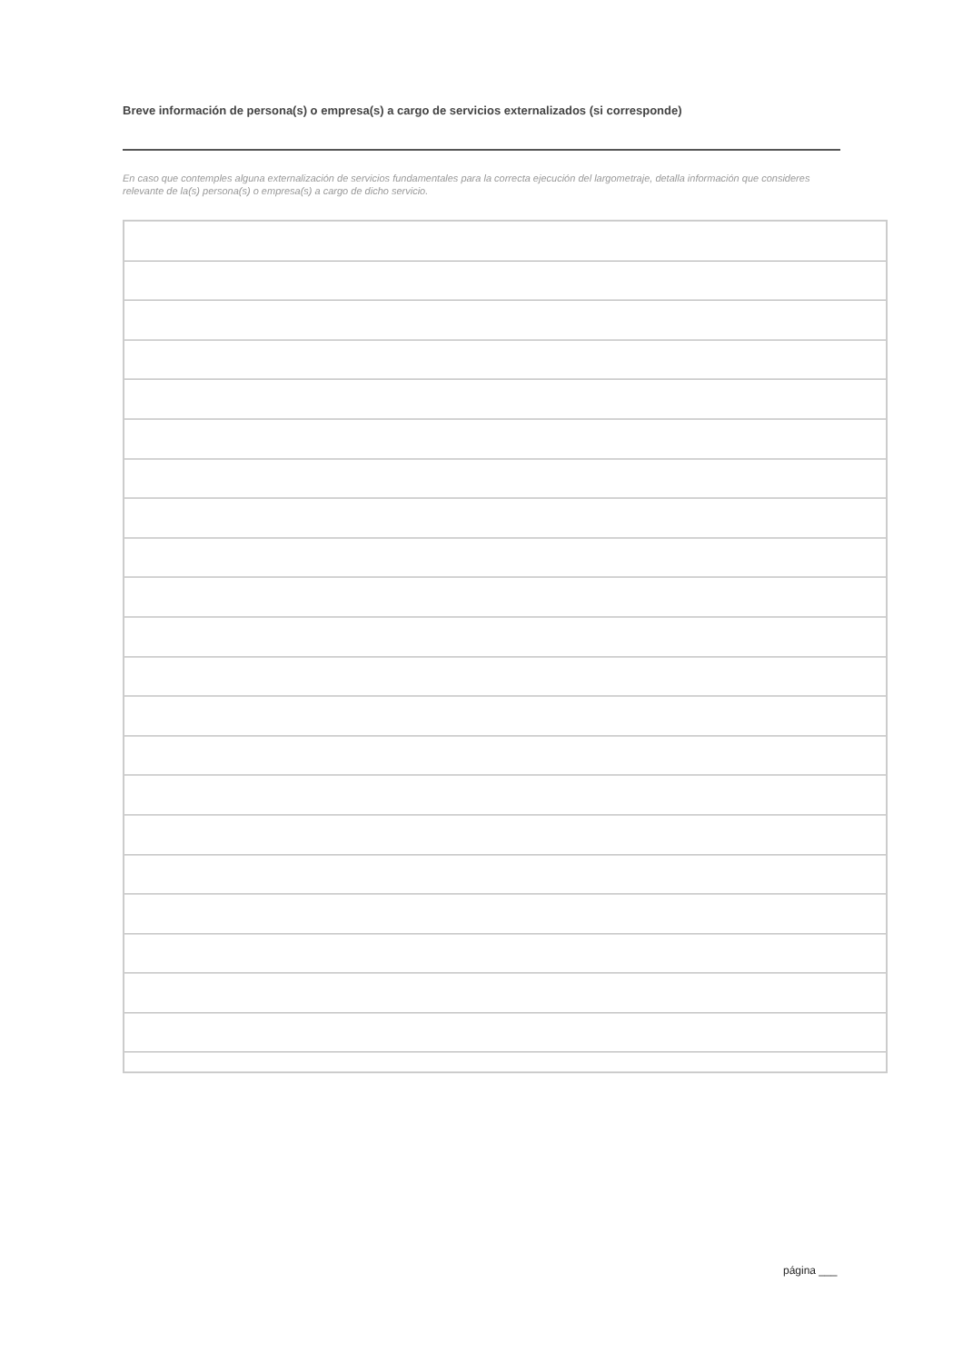Breve información de persona(s) o empresa(s) a cargo de servicios externalizados (si corresponde)
En caso que contemples alguna externalización de servicios fundamentales para la correcta ejecución del largometraje, detalla información que consideres relevante de la(s) persona(s) o empresa(s) a cargo de dicho servicio.
página ___